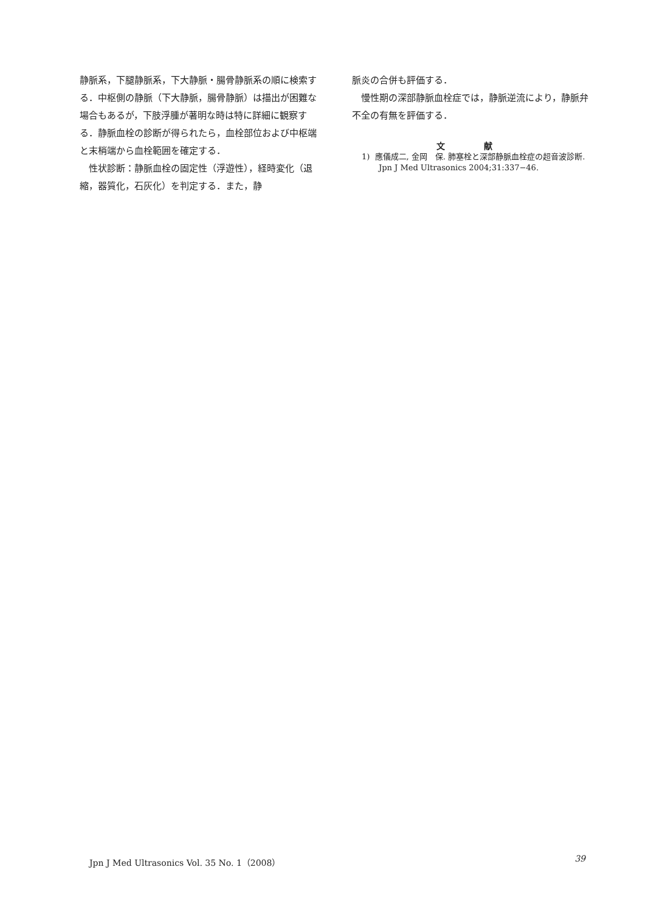静脈系，下腿静脈系，下大静脈・腸骨静脈系の順に検索する．中枢側の静脈（下大静脈，腸骨静脈）は描出が困難な場合もあるが，下肢浮腫が著明な時は特に詳細に観察する．静脈血栓の診断が得られたら，血栓部位および中枢端と末梢端から血栓範囲を確定する．
　性状診断：静脈血栓の固定性（浮遊性），経時変化（退縮，器質化，石灰化）を判定する．また，静
脈炎の合併も評価する．
　慢性期の深部静脈血栓症では，静脈逆流により，静脈弁不全の有無を評価する．
文 献
1) 應儀成二, 金岡　保. 肺塞栓と深部静脈血栓症の超音波診断. Jpn J Med Ultrasonics 2004;31:337−46.
Jpn J Med Ultrasonics Vol. 35 No. 1（2008） 39